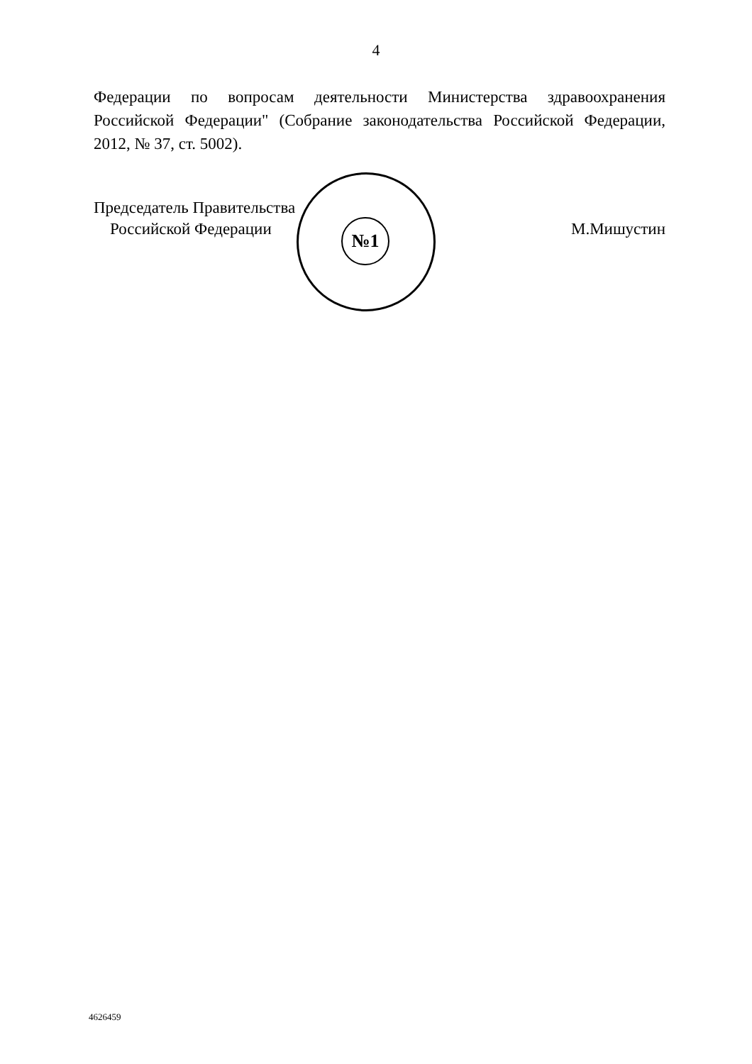4
Федерации по вопросам деятельности Министерства здравоохранения Российской Федерации" (Собрание законодательства Российской Федерации, 2012, № 37, ст. 5002).
№1
Председатель Правительства
Российской Федерации
М.Мишустин
4626459